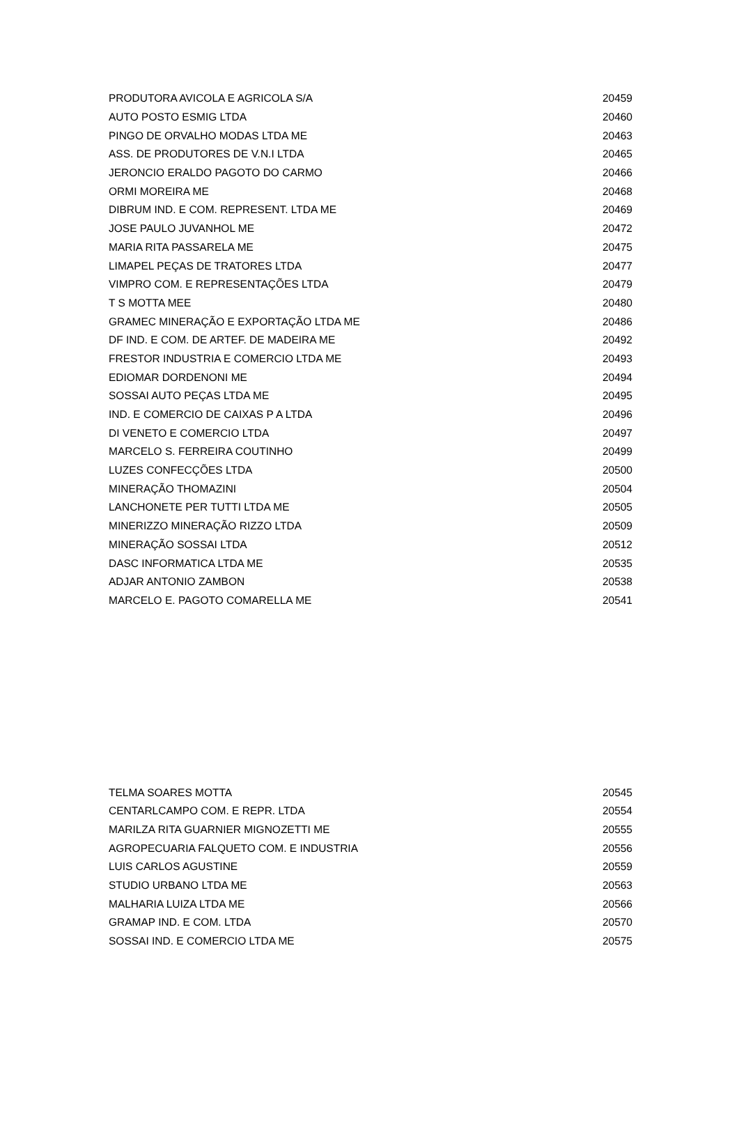| PRODUTORA AVICOLA E AGRICOLA S/A | 20459 |
| AUTO POSTO ESMIG LTDA | 20460 |
| PINGO DE ORVALHO MODAS LTDA ME | 20463 |
| ASS. DE PRODUTORES DE V.N.I LTDA | 20465 |
| JERONCIO ERALDO PAGOTO DO CARMO | 20466 |
| ORMI MOREIRA ME | 20468 |
| DIBRUM IND. E COM. REPRESENT. LTDA ME | 20469 |
| JOSE PAULO JUVANHOL ME | 20472 |
| MARIA RITA PASSARELA ME | 20475 |
| LIMAPEL PEÇAS DE TRATORES LTDA | 20477 |
| VIMPRO COM. E REPRESENTAÇÕES LTDA | 20479 |
| T S MOTTA MEE | 20480 |
| GRAMEC MINERAÇÃO E EXPORTAÇÃO LTDA ME | 20486 |
| DF IND. E COM. DE ARTEF. DE MADEIRA ME | 20492 |
| FRESTOR INDUSTRIA E COMERCIO LTDA ME | 20493 |
| EDIOMAR DORDENONI ME | 20494 |
| SOSSAI AUTO PEÇAS LTDA ME | 20495 |
| IND. E COMERCIO DE CAIXAS P A LTDA | 20496 |
| DI VENETO E COMERCIO LTDA | 20497 |
| MARCELO S. FERREIRA COUTINHO | 20499 |
| LUZES CONFECÇÕES LTDA | 20500 |
| MINERAÇÃO THOMAZINI | 20504 |
| LANCHONETE PER TUTTI LTDA ME | 20505 |
| MINERIZZO MINERAÇÃO RIZZO LTDA | 20509 |
| MINERAÇÃO SOSSAI LTDA | 20512 |
| DASC INFORMATICA LTDA ME | 20535 |
| ADJAR ANTONIO ZAMBON | 20538 |
| MARCELO E. PAGOTO COMARELLA ME | 20541 |
| TELMA SOARES MOTTA | 20545 |
| CENTARLCAMPO COM. E REPR. LTDA | 20554 |
| MARILZA RITA GUARNIER MIGNOZETTI ME | 20555 |
| AGROPECUARIA FALQUETO COM. E INDUSTRIA | 20556 |
| LUIS CARLOS AGUSTINE | 20559 |
| STUDIO URBANO LTDA ME | 20563 |
| MALHARIA LUIZA LTDA ME | 20566 |
| GRAMAP IND. E COM. LTDA | 20570 |
| SOSSAI IND. E COMERCIO LTDA ME | 20575 |